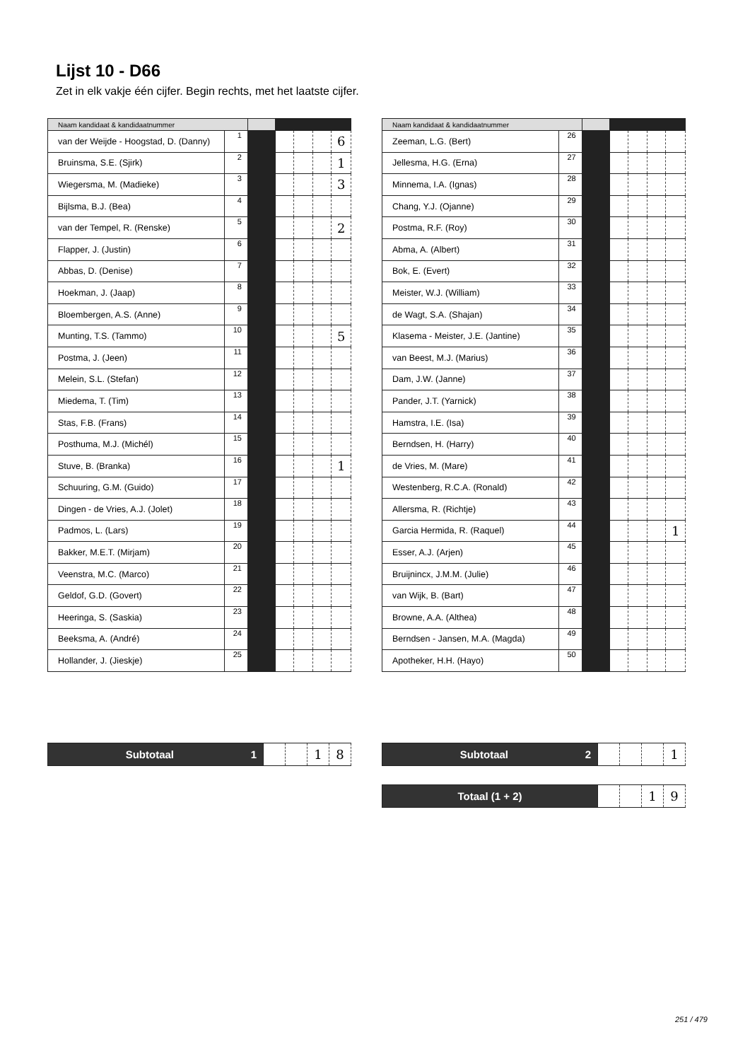Lijst 10 - D66
Zet in elk vakje één cijfer. Begin rechts, met het laatste cijfer.
| Naam kandidaat & kandidaatnummer | | | | | | |
| --- | --- | --- | --- | --- | --- | --- |
| van der Weijde - Hoogstad, D. (Danny) | 1 | | | | | 6 |
| Bruinsma, S.E. (Sjirk) | 2 | | | | | 1 |
| Wiegersma, M. (Madieke) | 3 | | | | | 3 |
| Bijlsma, B.J. (Bea) | 4 | | | | | |
| van der Tempel, R. (Renske) | 5 | | | | | 2 |
| Flapper, J. (Justin) | 6 | | | | | |
| Abbas, D. (Denise) | 7 | | | | | |
| Hoekman, J. (Jaap) | 8 | | | | | |
| Bloembergen, A.S. (Anne) | 9 | | | | | |
| Munting, T.S. (Tammo) | 10 | | | | | 5 |
| Postma, J. (Jeen) | 11 | | | | | |
| Melein, S.L. (Stefan) | 12 | | | | | |
| Miedema, T. (Tim) | 13 | | | | | |
| Stas, F.B. (Frans) | 14 | | | | | |
| Posthuma, M.J. (Michél) | 15 | | | | | |
| Stuve, B. (Branka) | 16 | | | | | 1 |
| Schuuring, G.M. (Guido) | 17 | | | | | |
| Dingen - de Vries, A.J. (Jolet) | 18 | | | | | |
| Padmos, L. (Lars) | 19 | | | | | |
| Bakker, M.E.T. (Mirjam) | 20 | | | | | |
| Veenstra, M.C. (Marco) | 21 | | | | | |
| Geldof, G.D. (Govert) | 22 | | | | | |
| Heeringa, S. (Saskia) | 23 | | | | | |
| Beeksma, A. (André) | 24 | | | | | |
| Hollander, J. (Jieskje) | 25 | | | | | |
| Naam kandidaat & kandidaatnummer | | | | | | |
| --- | --- | --- | --- | --- | --- | --- |
| Zeeman, L.G. (Bert) | 26 | | | | | |
| Jellesma, H.G. (Erna) | 27 | | | | | |
| Minnema, I.A. (Ignas) | 28 | | | | | |
| Chang, Y.J. (Ojanne) | 29 | | | | | |
| Postma, R.F. (Roy) | 30 | | | | | |
| Abma, A. (Albert) | 31 | | | | | |
| Bok, E. (Evert) | 32 | | | | | |
| Meister, W.J. (William) | 33 | | | | | |
| de Wagt, S.A. (Shajan) | 34 | | | | | |
| Klasema - Meister, J.E. (Jantine) | 35 | | | | | |
| van Beest, M.J. (Marius) | 36 | | | | | |
| Dam, J.W. (Janne) | 37 | | | | | |
| Pander, J.T. (Yarnick) | 38 | | | | | |
| Hamstra, I.E. (Isa) | 39 | | | | | |
| Berndsen, H. (Harry) | 40 | | | | | |
| de Vries, M. (Mare) | 41 | | | | | |
| Westenberg, R.C.A. (Ronald) | 42 | | | | | |
| Allersma, R. (Richtje) | 43 | | | | | |
| Garcia Hermida, R. (Raquel) | 44 | | | | | 1 |
| Esser, A.J. (Arjen) | 45 | | | | | |
| Bruijnincx, J.M.M. (Julie) | 46 | | | | | |
| van Wijk, B. (Bart) | 47 | | | | | |
| Browne, A.A. (Althea) | 48 | | | | | |
| Berndsen - Jansen, M.A. (Magda) | 49 | | | | | |
| Apotheker, H.H. (Hayo) | 50 | | | | | |
| Subtotaal 1 | | | 1 | 8 |
| Subtotaal 2 | | | | 1 |
| Totaal (1 + 2) | | | 1 | 9 |
251 / 479